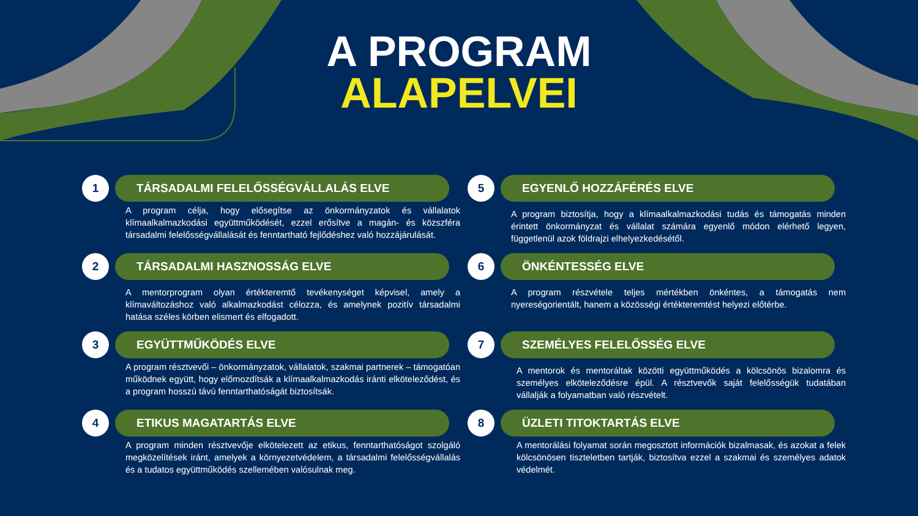A PROGRAM
ALAPELVEI
1 TÁRSADALMI FELELŐSSÉGVÁLLALÁS ELVE
A program célja, hogy elősegítse az önkormányzatok és vállalatok klímaalkalmazkodási együttműködését, ezzel erősítve a magán- és közszféra társadalmi felelősségvállalását és fenntartható fejlődéshez való hozzájárulását.
2 TÁRSADALMI HASZNOSSÁG ELVE
A mentorprogram olyan értékteremtő tevékenységet képvisel, amely a klímaváltozáshoz való alkalmazkodást célozza, és amelynek pozitív társadalmi hatása széles körben elismert és elfogadott.
3 EGYÜTTMŰKÖDÉS ELVE
A program résztvevői – önkormányzatok, vállalatok, szakmai partnerek – támogatóan működnek együtt, hogy előmozdítsák a klímaalkalmazkodás iránti elköteleződést, és a program hosszú távú fenntarthatóságát biztosítsák.
4 ETIKUS MAGATARTÁS ELVE
A program minden résztvevője elkötelezett az etikus, fenntarthatóságot szolgáló megközelítések iránt, amelyek a környezetvédelem, a társadalmi felelősségvállalás és a tudatos együttműködés szellemében valósulnak meg.
5 EGYENLŐ HOZZÁFÉRÉS ELVE
A program biztosítja, hogy a klímaalkalmazkodási tudás és támogatás minden érintett önkormányzat és vállalat számára egyenlő módon elérhető legyen, függetlenül azok földrajzi elhelyezkedésétől.
6 ÖNKÉNTESSÉG ELVE
A program részvétele teljes mértékben önkéntes, a támogatás nem nyereségorientált, hanem a közösségi értékteremtést helyezi előtérbe.
7 SZEMÉLYES FELELŐSSÉG ELVE
A mentorok és mentoráltak közötti együttműködés a kölcsönös bizalomra és személyes elköteleződésre épül. A résztvevők saját felelősségük tudatában vállalják a folyamatban való részvételt.
8 ÜZLETI TITOKTARTÁS ELVE
A mentorálási folyamat során megosztott információk bizalmasak, és azokat a felek kölcsönösen tiszteletben tartják, biztosítva ezzel a szakmai és személyes adatok védelmét.